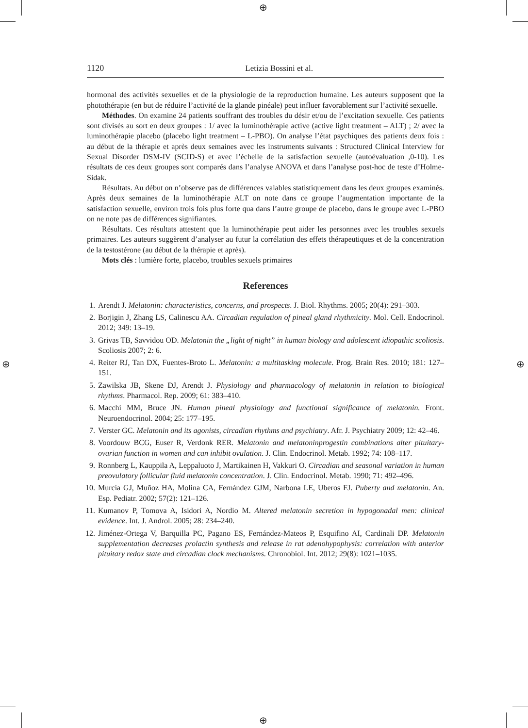⊕
⊕
⊕ ⊕
1120 Letizia Bossini et al.
hormonal des activités sexuelles et de la physiologie de la reproduction humaine. Les auteurs supposent que la photothérapie (en but de réduire l’activité de la glande pinéale) peut influer favorablement sur l’activité sexuelle.
Méthodes. On examine 24 patients souffrant des troubles du désir et/ou de l’excitation sexuelle. Ces patients sont divisés au sort en deux groupes : 1/ avec la luminothérapie active (active light treatment – ALT) ; 2/ avec la luminothérapie placebo (placebo light treatment – L-PBO). On analyse l’état psychiques des patients deux fois : au début de la thérapie et après deux semaines avec les instruments suivants : Structured Clinical Interview for Sexual Disorder DSM-IV (SCID-S) et avec l’échelle de la satisfaction sexuelle (autoévaluation ,0-10). Les résultats de ces deux groupes sont comparés dans l’analyse ANOVA et dans l’analyse post-hoc de teste d’Holme-Sidak.
Résultats. Au début on n’observe pas de différences valables statistiquement dans les deux groupes examinés. Après deux semaines de la luminothérapie ALT on note dans ce groupe l’augmentation importante de la satisfaction sexuelle, environ trois fois plus forte qua dans l’autre groupe de placebo, dans le groupe avec L-PBO on ne note pas de différences signifiantes.
Résultats. Ces résultats attestent que la luminothérapie peut aider les personnes avec les troubles sexuels primaires. Les auteurs suggèrent d’analyser au futur la corrélation des effets thérapeutiques et de la concentration de la testostérone (au début de la thérapie et après).
Mots clés : lumière forte, placebo, troubles sexuels primaires
References
1. Arendt J. Melatonin: characteristics, concerns, and prospects. J. Biol. Rhythms. 2005; 20(4): 291–303.
2. Borjigin J, Zhang LS, Calinescu AA. Circadian regulation of pineal gland rhythmicity. Mol. Cell. Endocrinol. 2012; 349: 13–19.
3. Grivas TB, Savvidou OD. Melatonin the „light of night” in human biology and adolescent idiopathic scoliosis. Scoliosis 2007; 2: 6.
4. Reiter RJ, Tan DX, Fuentes-Broto L. Melatonin: a multitasking molecule. Prog. Brain Res. 2010; 181: 127–151.
5. Zawilska JB, Skene DJ, Arendt J. Physiology and pharmacology of melatonin in relation to biological rhythms. Pharmacol. Rep. 2009; 61: 383–410.
6. Macchi MM, Bruce JN. Human pineal physiology and functional significance of melatonin. Front. Neuroendocrinol. 2004; 25: 177–195.
7. Verster GC. Melatonin and its agonists, circadian rhythms and psychiatry. Afr. J. Psychiatry 2009; 12: 42–46.
8. Voordouw BCG, Euser R, Verdonk RER. Melatonin and melatoninprogestin combinations alter pituitary-ovarian function in women and can inhibit ovulation. J. Clin. Endocrinol. Metab. 1992; 74: 108–117.
9. Ronnberg L, Kauppila A, Leppaluoto J, Martikainen H, Vakkuri O. Circadian and seasonal variation in human preovulatory follicular fluid melatonin concentration. J. Clin. Endocrinol. Metab. 1990; 71: 492–496.
10. Murcia GJ, Muñoz HA, Molina CA, Fernández GJM, Narbona LE, Uberos FJ. Puberty and melatonin. An. Esp. Pediatr. 2002; 57(2): 121–126.
11. Kumanov P, Tomova A, Isidori A, Nordio M. Altered melatonin secretion in hypogonadal men: clinical evidence. Int. J. Androl. 2005; 28: 234–240.
12. Jiménez-Ortega V, Barquilla PC, Pagano ES, Fernández-Mateos P, Esquifino AI, Cardinali DP. Melatonin supplementation decreases prolactin synthesis and release in rat adenohypophysis: correlation with anterior pituitary redox state and circadian clock mechanisms. Chronobiol. Int. 2012; 29(8): 1021–1035.